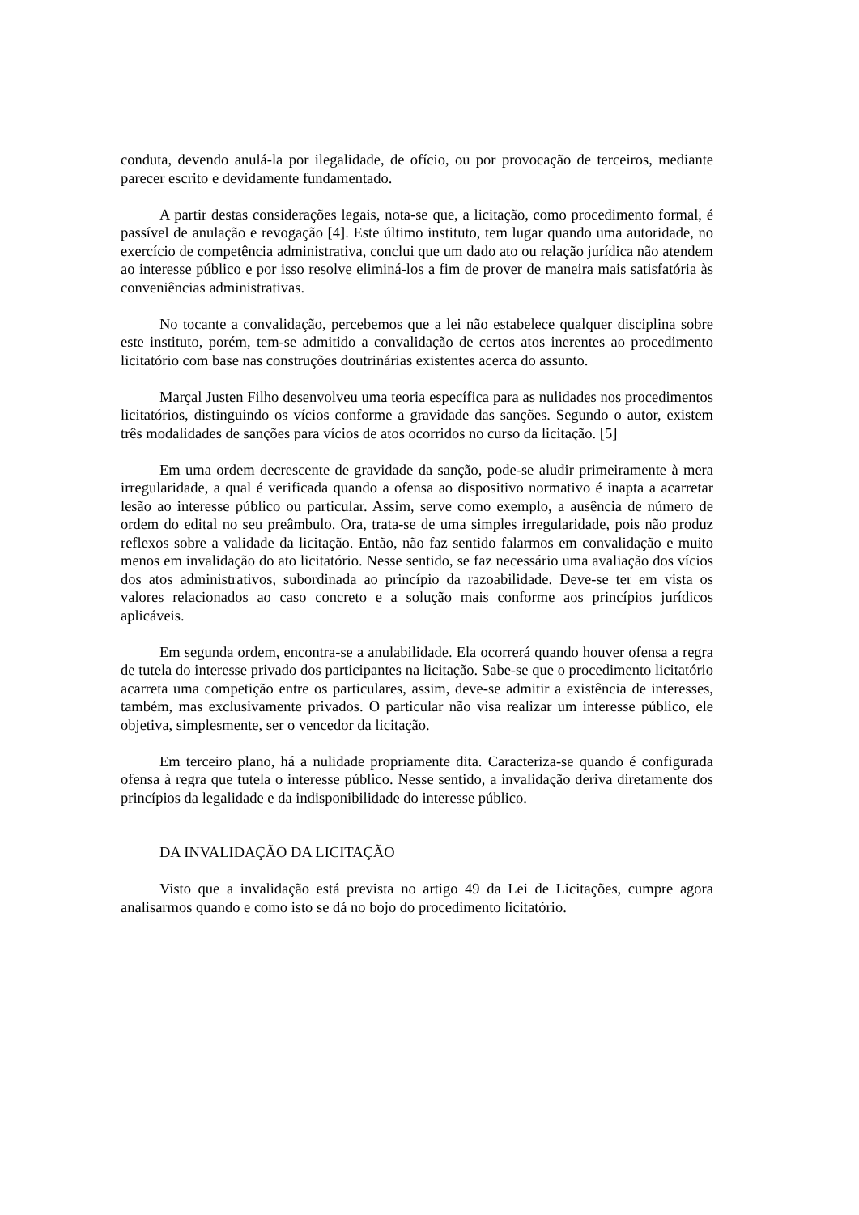conduta, devendo anulá-la por ilegalidade, de ofício, ou por provocação de terceiros, mediante parecer escrito e devidamente fundamentado.
A partir destas considerações legais, nota-se que, a licitação, como procedimento formal, é passível de anulação e revogação [4]. Este último instituto, tem lugar quando uma autoridade, no exercício de competência administrativa, conclui que um dado ato ou relação jurídica não atendem ao interesse público e por isso resolve eliminá-los a fim de prover de maneira mais satisfatória às conveniências administrativas.
No tocante a convalidação, percebemos que a lei não estabelece qualquer disciplina sobre este instituto, porém, tem-se admitido a convalidação de certos atos inerentes ao procedimento licitatório com base nas construções doutrinárias existentes acerca do assunto.
Marçal Justen Filho desenvolveu uma teoria específica para as nulidades nos procedimentos licitatórios, distinguindo os vícios conforme a gravidade das sanções. Segundo o autor, existem três modalidades de sanções para vícios de atos ocorridos no curso da licitação. [5]
Em uma ordem decrescente de gravidade da sanção, pode-se aludir primeiramente à mera irregularidade, a qual é verificada quando a ofensa ao dispositivo normativo é inapta a acarretar lesão ao interesse público ou particular. Assim, serve como exemplo, a ausência de número de ordem do edital no seu preâmbulo. Ora, trata-se de uma simples irregularidade, pois não produz reflexos sobre a validade da licitação. Então, não faz sentido falarmos em convalidação e muito menos em invalidação do ato licitatório. Nesse sentido, se faz necessário uma avaliação dos vícios dos atos administrativos, subordinada ao princípio da razoabilidade. Deve-se ter em vista os valores relacionados ao caso concreto e a solução mais conforme aos princípios jurídicos aplicáveis.
Em segunda ordem, encontra-se a anulabilidade. Ela ocorrerá quando houver ofensa a regra de tutela do interesse privado dos participantes na licitação. Sabe-se que o procedimento licitatório acarreta uma competição entre os particulares, assim, deve-se admitir a existência de interesses, também, mas exclusivamente privados. O particular não visa realizar um interesse público, ele objetiva, simplesmente, ser o vencedor da licitação.
Em terceiro plano, há a nulidade propriamente dita. Caracteriza-se quando é configurada ofensa à regra que tutela o interesse público. Nesse sentido, a invalidação deriva diretamente dos princípios da legalidade e da indisponibilidade do interesse público.
DA INVALIDAÇÃO DA LICITAÇÃO
Visto que a invalidação está prevista no artigo 49 da Lei de Licitações, cumpre agora analisarmos quando e como isto se dá no bojo do procedimento licitatório.